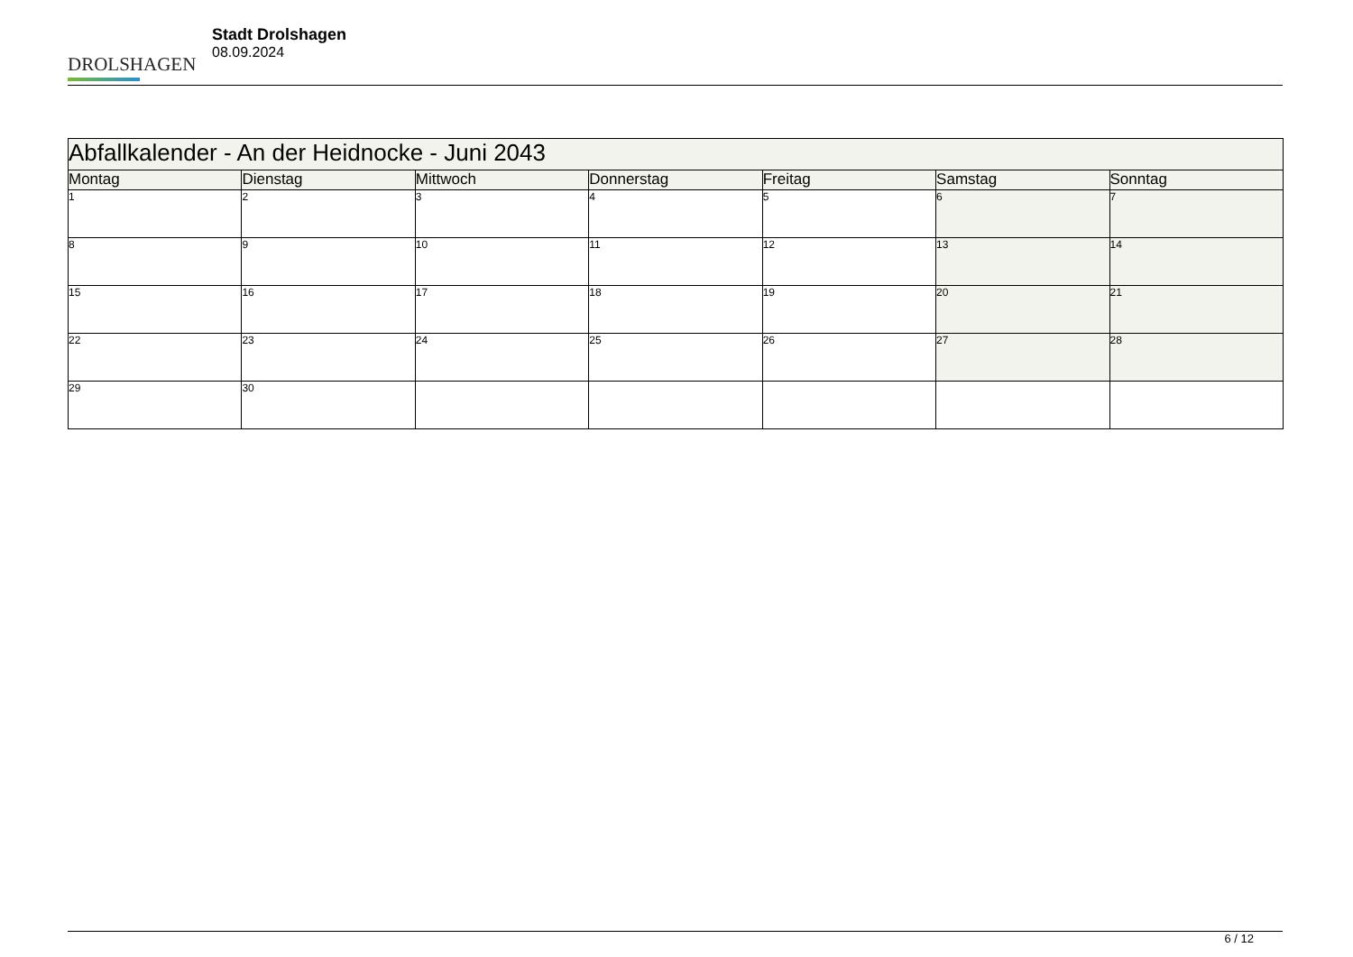DROLSHAGEN
Stadt Drolshagen
08.09.2024
| Abfallkalender - An der Heidnocke - Juni 2043 | | | | | | |
| Montag | Dienstag | Mittwoch | Donnerstag | Freitag | Samstag | Sonntag |
| 1 | 2 | 3 | 4 | 5 | 6 | 7 |
| 8 | 9 | 10 | 11 | 12 | 13 | 14 |
| 15 | 16 | 17 | 18 | 19 | 20 | 21 |
| 22 | 23 | 24 | 25 | 26 | 27 | 28 |
| 29 | 30 | | | | | |
6 / 12